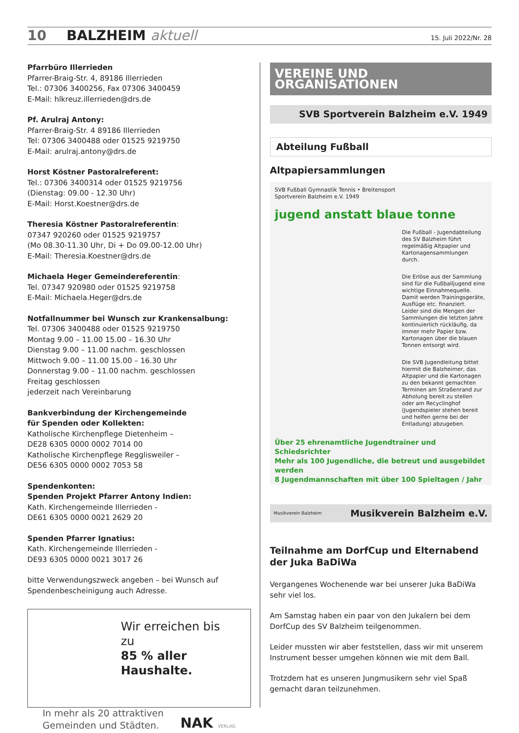10 BALZHEIM aktuell 15. Juli 2022/Nr. 28
Pfarrbüro Illerrieden
Pfarrer-Braig-Str. 4, 89186 Illerrieden
Tel.: 07306 3400256, Fax 07306 3400459
E-Mail: hlkreuz.illerrieden@drs.de
Pf. Arulraj Antony:
Pfarrer-Braig-Str. 4 89186 Illerrieden
Tel: 07306 3400488 oder 01525 9219750
E-Mail: arulraj.antony@drs.de
Horst Köstner Pastoralreferent:
Tel.: 07306 3400314 oder 01525 9219756
(Dienstag: 09.00 - 12.30 Uhr)
E-Mail: Horst.Koestner@drs.de
Theresia Köstner Pastoralreferentin:
07347 920260 oder 01525 9219757
(Mo 08.30-11.30 Uhr, Di + Do 09.00-12.00 Uhr)
E-Mail: Theresia.Koestner@drs.de
Michaela Heger Gemeindereferentin:
Tel. 07347 920980 oder 01525 9219758
E-Mail: Michaela.Heger@drs.de
Notfallnummer bei Wunsch zur Krankensalbung:
Tel. 07306 3400488 oder 01525 9219750
Montag 9.00 – 11.00 15.00 – 16.30 Uhr
Dienstag 9.00 – 11.00 nachm. geschlossen
Mittwoch 9.00 – 11.00 15.00 – 16.30 Uhr
Donnerstag 9.00 – 11.00 nachm. geschlossen
Freitag geschlossen
jederzeit nach Vereinbarung
Bankverbindung der Kirchengemeinde
für Spenden oder Kollekten:
Katholische Kirchenpflege Dietenheim –
DE28 6305 0000 0002 7014 00
Katholische Kirchenpflege Regglisweiler –
DE56 6305 0000 0002 7053 58
Spendenkonten:
Spenden Projekt Pfarrer Antony Indien:
Kath. Kirchengemeinde Illerrieden -
DE61 6305 0000 0021 2629 20
Spenden Pfarrer Ignatius:
Kath. Kirchengemeinde Illerrieden -
DE93 6305 0000 0021 3017 26
bitte Verwendungszweck angeben – bei Wunsch auf Spendenbescheinigung auch Adresse.
Wir erreichen bis zu
85 % aller Haushalte.
In mehr als 20 attraktiven
Gemeinden und Städten.
NAK VERLAG
VEREINE UND ORGANISATIONEN
SVB Sportverein Balzheim e.V. 1949
Abteilung Fußball
Altpapiersammlungen
SVB Fußball Gymnastik Tennis • Breitensport
Sportverein Balzheim e.V. 1949
jugend anstatt blaue tonne
Die Fußball - Jugendabteilung des SV Balzheim führt regelmäßig Altpapier und Kartonagensammlungen durch.
Die Erlöse aus der Sammlung sind für die Fußballjugend eine wichtige Einnahmequelle. Damit werden Trainingsgeräte, Ausflüge etc. finanziert.
Leider sind die Mengen der Sammlungen die letzten Jahre kontinuierlich rückläufig, da immer mehr Papier bzw. Kartonagen über die blauen Tonnen entsorgt wird.
Die SVB Jugendleitung bittet hiermit die Balzheimer, das Altpapier und die Kartonagen zu den bekannt gemachten Terminen am Straßenrand zur Abholung bereit zu stellen oder am Recyclinghof (Jugendspieler stehen bereit und helfen gerne bei der Entladung) abzugeben.
Über 25 ehrenamtliche Jugendtrainer und Schiedsrichter
Mehr als 100 Jugendliche, die betreut und ausgebildet werden
8 Jugendmannschaften mit über 100 Spieltagen / Jahr
Musikverein Balzheim Musikverein Balzheim e.V.
Teilnahme am DorfCup und Elternabend der Juka BaDiWa
Vergangenes Wochenende war bei unserer Juka BaDiWa sehr viel los.
Am Samstag haben ein paar von den Jukalern bei dem DorfCup des SV Balzheim teilgenommen.
Leider mussten wir aber feststellen, dass wir mit unserem Instrument besser umgehen können wie mit dem Ball.
Trotzdem hat es unseren Jungmusikern sehr viel Spaß gemacht daran teilzunehmen.